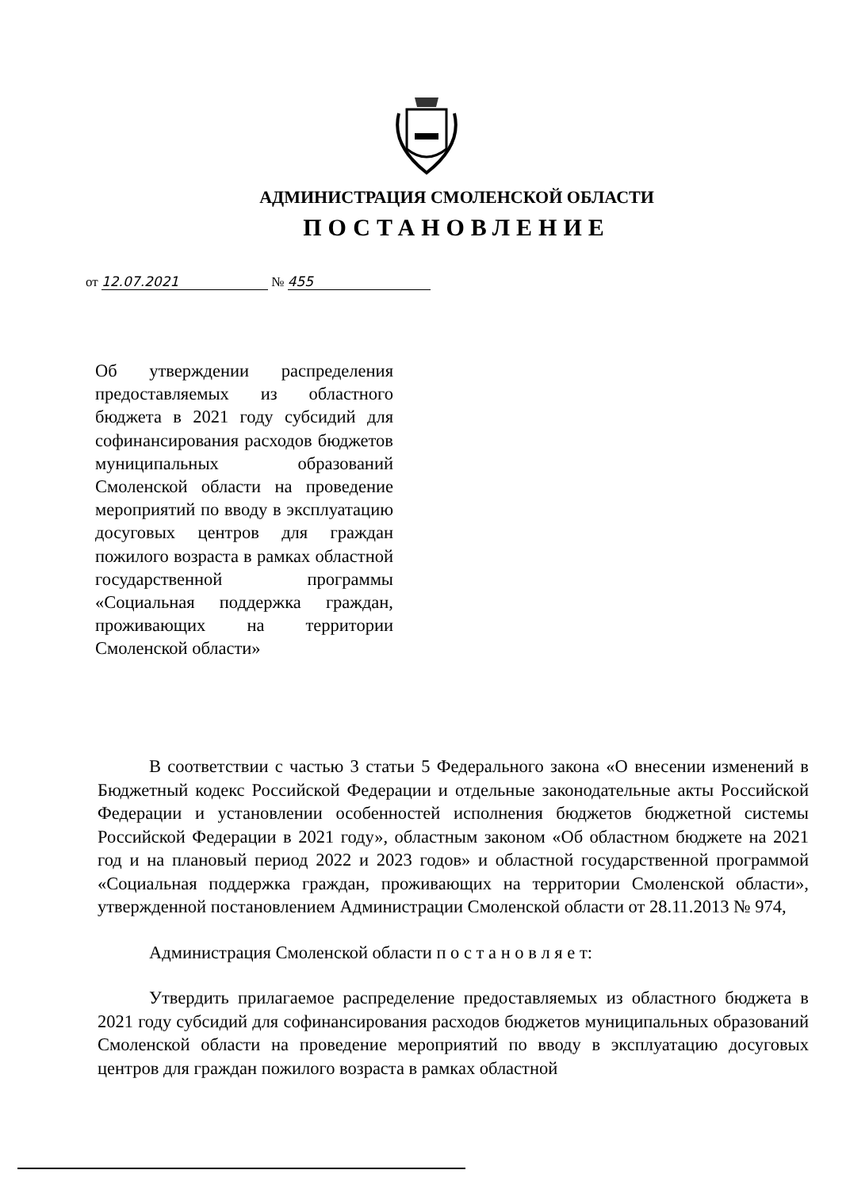АДМИНИСТРАЦИЯ СМОЛЕНСКОЙ ОБЛАСТИ
ПОСТАНОВЛЕНИЕ
от 12.07.2021 № 455
Об утверждении распределения предоставляемых из областного бюджета в 2021 году субсидий для софинансирования расходов бюджетов муниципальных образований Смоленской области на проведение мероприятий по вводу в эксплуатацию досуговых центров для граждан пожилого возраста в рамках областной государственной программы «Социальная поддержка граждан, проживающих на территории Смоленской области»
В соответствии с частью 3 статьи 5 Федерального закона «О внесении изменений в Бюджетный кодекс Российской Федерации и отдельные законодательные акты Российской Федерации и установлении особенностей исполнения бюджетов бюджетной системы Российской Федерации в 2021 году», областным законом «Об областном бюджете на 2021 год и на плановый период 2022 и 2023 годов» и областной государственной программой «Социальная поддержка граждан, проживающих на территории Смоленской области», утвержденной постановлением Администрации Смоленской области от 28.11.2013 № 974,
Администрация Смоленской области п о с т а н о в л я е т:
Утвердить прилагаемое распределение предоставляемых из областного бюджета в 2021 году субсидий для софинансирования расходов бюджетов муниципальных образований Смоленской области на проведение мероприятий по вводу в эксплуатацию досуговых центров для граждан пожилого возраста в рамках областной